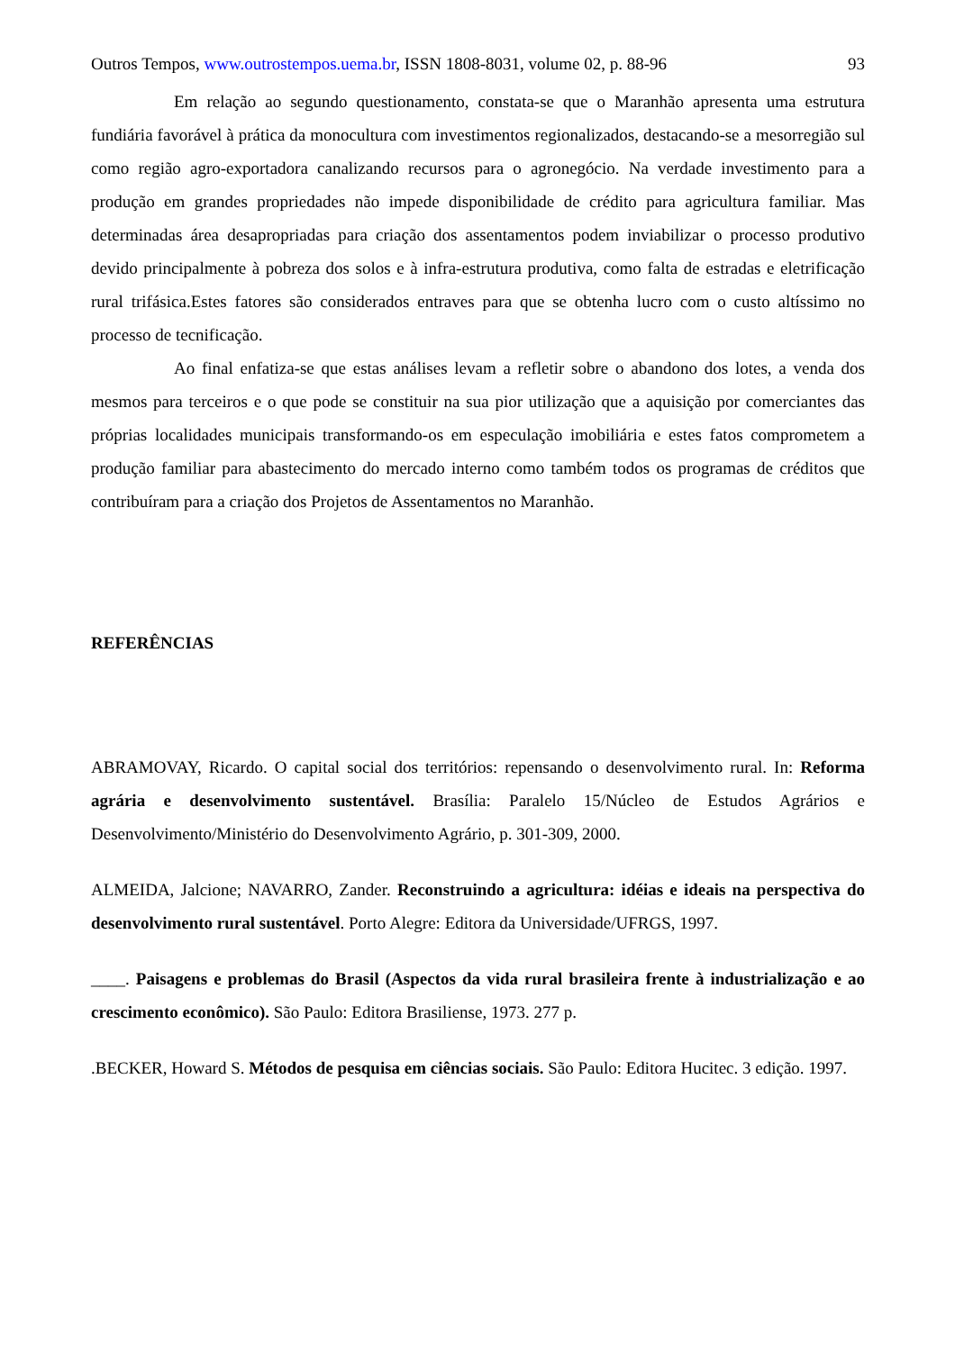Outros Tempos, www.outrostempos.uema.br, ISSN 1808-8031, volume 02, p. 88-96 93
Em relação ao segundo questionamento, constata-se que o Maranhão apresenta uma estrutura fundiária favorável à prática da monocultura com investimentos regionalizados, destacando-se a mesorregião sul como região agro-exportadora canalizando recursos para o agronegócio. Na verdade investimento para a produção em grandes propriedades não impede disponibilidade de crédito para agricultura familiar. Mas determinadas área desapropriadas para criação dos assentamentos podem inviabilizar o processo produtivo devido principalmente à pobreza dos solos e à infra-estrutura produtiva, como falta de estradas e eletrificação rural trifásica.Estes fatores são considerados entraves para que se obtenha lucro com o custo altíssimo no processo de tecnificação.
Ao final enfatiza-se que estas análises levam a refletir sobre o abandono dos lotes, a venda dos mesmos para terceiros e o que pode se constituir na sua pior utilização que a aquisição por comerciantes das próprias localidades municipais transformando-os em especulação imobiliária e estes fatos comprometem a produção familiar para abastecimento do mercado interno como também todos os programas de créditos que contribuíram para a criação dos Projetos de Assentamentos no Maranhão.
REFERÊNCIAS
ABRAMOVAY, Ricardo. O capital social dos territórios: repensando o desenvolvimento rural. In: Reforma agrária e desenvolvimento sustentável. Brasília: Paralelo 15/Núcleo de Estudos Agrários e Desenvolvimento/Ministério do Desenvolvimento Agrário, p. 301-309, 2000.
ALMEIDA, Jalcione; NAVARRO, Zander. Reconstruindo a agricultura: idéias e ideais na perspectiva do desenvolvimento rural sustentável. Porto Alegre: Editora da Universidade/UFRGS, 1997.
____. Paisagens e problemas do Brasil (Aspectos da vida rural brasileira frente à industrialização e ao crescimento econômico). São Paulo: Editora Brasiliense, 1973. 277 p.
.BECKER, Howard S. Métodos de pesquisa em ciências sociais. São Paulo: Editora Hucitec. 3 edição. 1997.